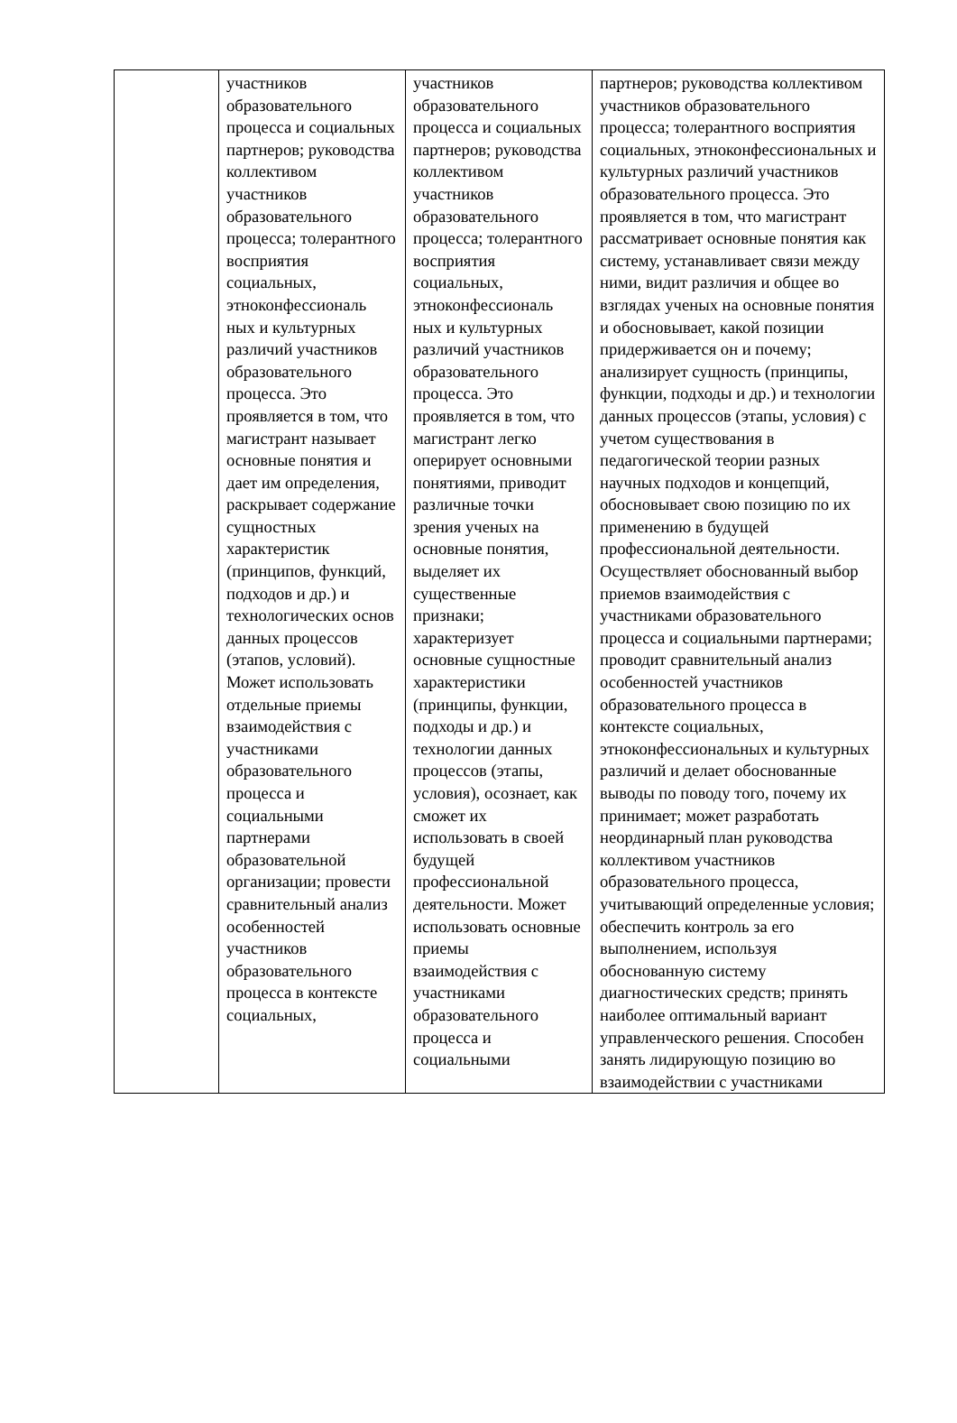| | участников образовательного процесса и социальных партнеров; руководства коллективом участников образовательного процесса; толерантного восприятия социальных, этноконфессиональ ных и культурных различий участников образовательного процесса. Это проявляется в том, что магистрант называет основные понятия и дает им определения, раскрывает содержание сущностных характеристик (принципов, функций, подходов и др.) и технологических основ данных процессов (этапов, условий). Может использовать отдельные приемы взаимодействия с участниками образовательного процесса и социальными партнерами образовательной организации; провести сравнительный анализ особенностей участников образовательного процесса в контексте социальных, | участников образовательного процесса и социальных партнеров; руководства коллективом участников образовательного процесса; толерантного восприятия социальных, этноконфессиональ ных и культурных различий участников образовательного процесса. Это проявляется в том, что магистрант легко оперирует основными понятиями, приводит различные точки зрения ученых на основные понятия, выделяет их существенные признаки; характеризует основные сущностные характеристики (принципы, функции, подходы и др.) и технологии данных процессов (этапы, условия), осознает, как сможет их использовать в своей будущей профессиональной деятельности. Может использовать основные приемы взаимодействия с участниками образовательного процесса и социальными | партнеров; руководства коллективом участников образовательного процесса; толерантного восприятия социальных, этноконфессиональных и культурных различий участников образовательного процесса. Это проявляется в том, что магистрант рассматривает основные понятия как систему, устанавливает связи между ними, видит различия и общее во взглядах ученых на основные понятия и обосновывает, какой позиции придерживается он и почему; анализирует сущность (принципы, функции, подходы и др.) и технологии данных процессов (этапы, условия) с учетом существования в педагогической теории разных научных подходов и концепций, обосновывает свою позицию по их применению в будущей профессиональной деятельности. Осуществляет обоснованный выбор приемов взаимодействия с участниками образовательного процесса и социальными партнерами; проводит сравнительный анализ особенностей участников образовательного процесса в контексте социальных, этноконфессиональных и культурных различий и делает обоснованные выводы по поводу того, почему их принимает; может разработать неординарный план руководства коллективом участников образовательного процесса, учитывающий определенные условия; обеспечить контроль за его выполнением, используя обоснованную систему диагностических средств; принять наиболее оптимальный вариант управленческого решения. Способен занять лидирующую позицию во взаимодействии с участниками |